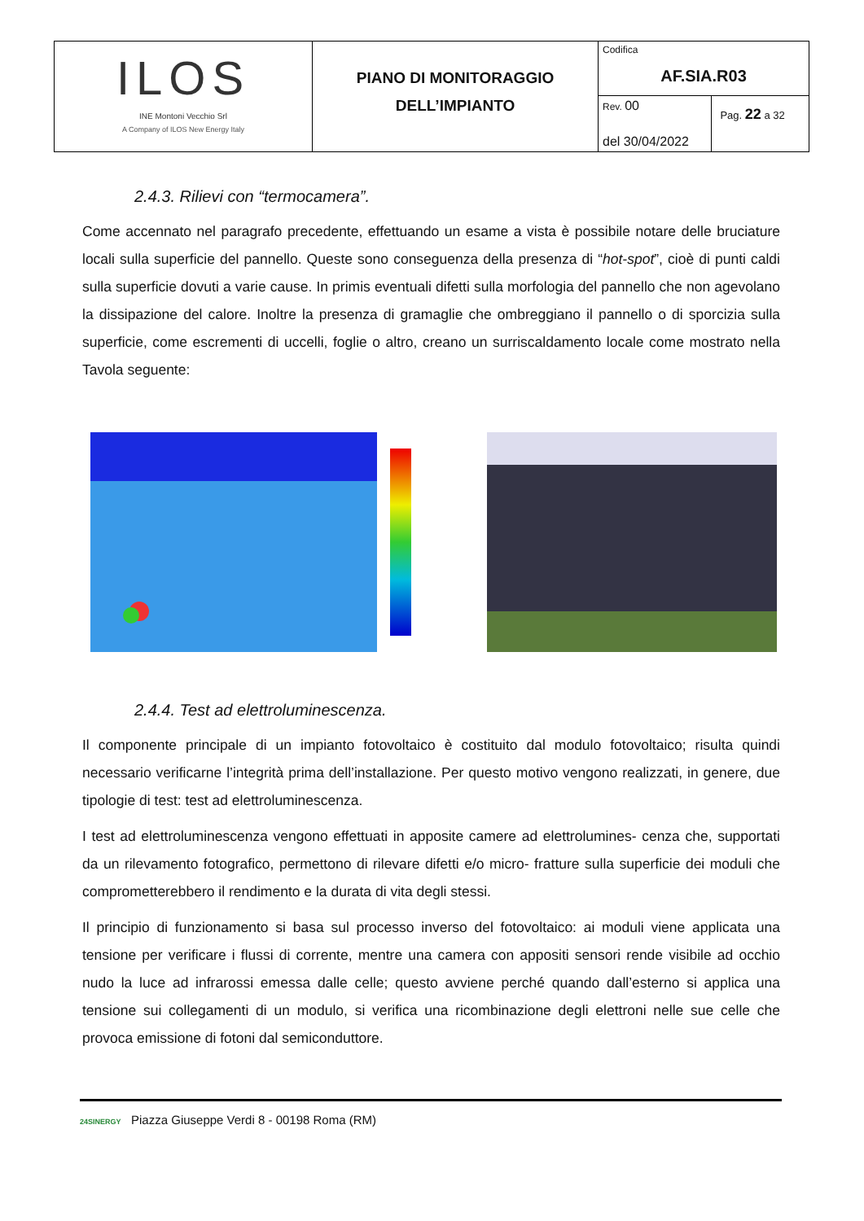| ILOS INE Montoni Vecchio Srl A Company of ILOS New Energy Italy | PIANO DI MONITORAGGIO DELL’IMPIANTO | Codifica AF.SIA.R03 | |
| | | Rev. 00 del 30/04/2022 | Pag. 22 a 32 |
2.4.3. Rilievi con “termocamera”.
Come accennato nel paragrafo precedente, effettuando un esame a vista è possibile notare delle bruciature locali sulla superficie del pannello. Queste sono conseguenza della presenza di “hot-spot”, cioè di punti caldi sulla superficie dovuti a varie cause. In primis eventuali difetti sulla morfologia del pannello che non agevolano la dissipazione del calore. Inoltre la presenza di gramaglie che ombreggiano il pannello o di sporcizia sulla superficie, come escrementi di uccelli, foglie o altro, creano un surriscaldamento locale come mostrato nella Tavola seguente:
2.4.4. Test ad elettroluminescenza.
Il componente principale di un impianto fotovoltaico è costituito dal modulo fotovoltaico; risulta quindi necessario verificarne l’integrità prima dell’installazione. Per questo motivo vengono realizzati, in genere, due tipologie di test: test ad elettroluminescenza.
I test ad elettroluminescenza vengono effettuati in apposite camere ad elettrolumines- cenza che, supportati da un rilevamento fotografico, permettono di rilevare difetti e/o micro- fratture sulla superficie dei moduli che comprometterebbero il rendimento e la durata di vita degli stessi.
Il principio di funzionamento si basa sul processo inverso del fotovoltaico: ai moduli viene applicata una tensione per verificare i flussi di corrente, mentre una camera con appositi sensori rende visibile ad occhio nudo la luce ad infrarossi emessa dalle celle; questo avviene perché quando dall’esterno si applica una tensione sui collegamenti di un modulo, si verifica una ricombinazione degli elettroni nelle sue celle che provoca emissione di fotoni dal semiconduttore.
24SINERGY Piazza Giuseppe Verdi 8 - 00198 Roma (RM)